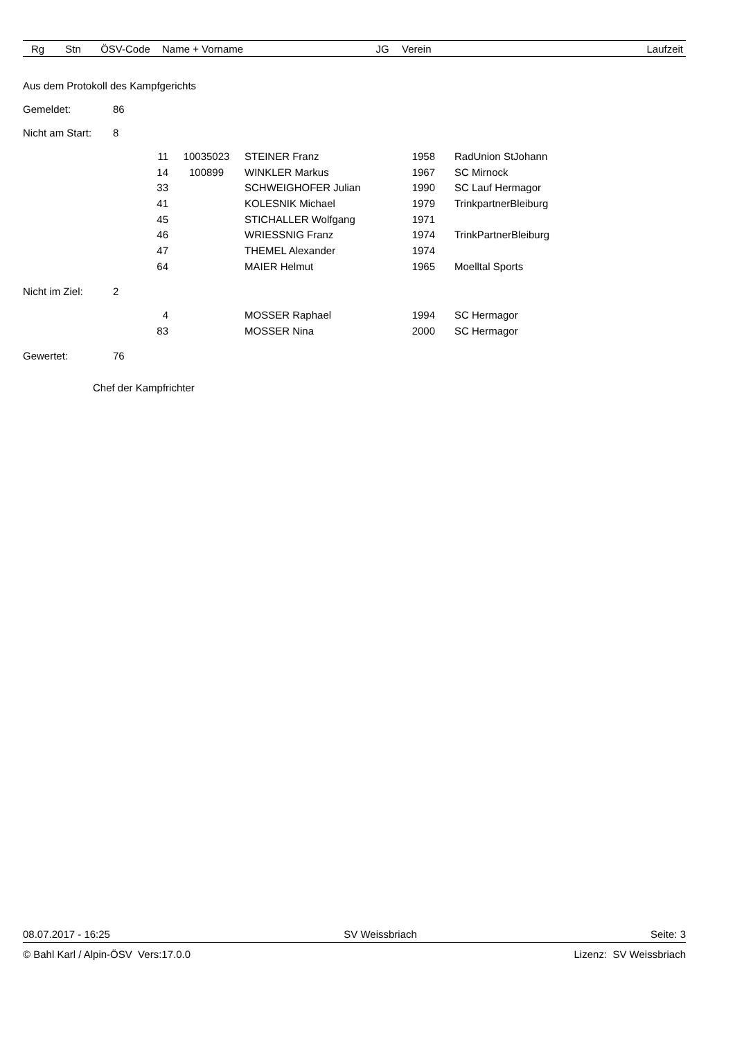| Rg | Stn | ÖSV-Code | Name + Vorname | JG | Verein | Laufzeit |
| --- | --- | --- | --- | --- | --- | --- |
Aus dem Protokoll des Kampfgerichts
Gemeldet: 86
Nicht am Start: 8
| | 11 | 10035023 | STEINER Franz | 1958 | | RadUnion StJohann |
| | 14 | 100899 | WINKLER Markus | 1967 | | SC Mirnock |
| | 33 | | SCHWEIGHOFER Julian | 1990 | | SC Lauf Hermagor |
| | 41 | | KOLESNIK Michael | 1979 | | TrinkpartnerBleiburg |
| | 45 | | STICHALLER Wolfgang | 1971 | | |
| | 46 | | WRIESSNIG Franz | 1974 | | TrinkPartnerBleiburg |
| | 47 | | THEMEL Alexander | 1974 | | |
| | 64 | | MAIER Helmut | 1965 | | Moelltal Sports |
Nicht im Ziel: 2
| | 4 | | MOSSER Raphael | 1994 | | SC Hermagor |
| | 83 | | MOSSER Nina | 2000 | | SC Hermagor |
Gewertet: 76
Chef der Kampfrichter
08.07.2017 - 16:25 SV Weissbriach Seite: 3
© Bahl Karl / Alpin-ÖSV Vers:17.0.0 Lizenz: SV Weissbriach